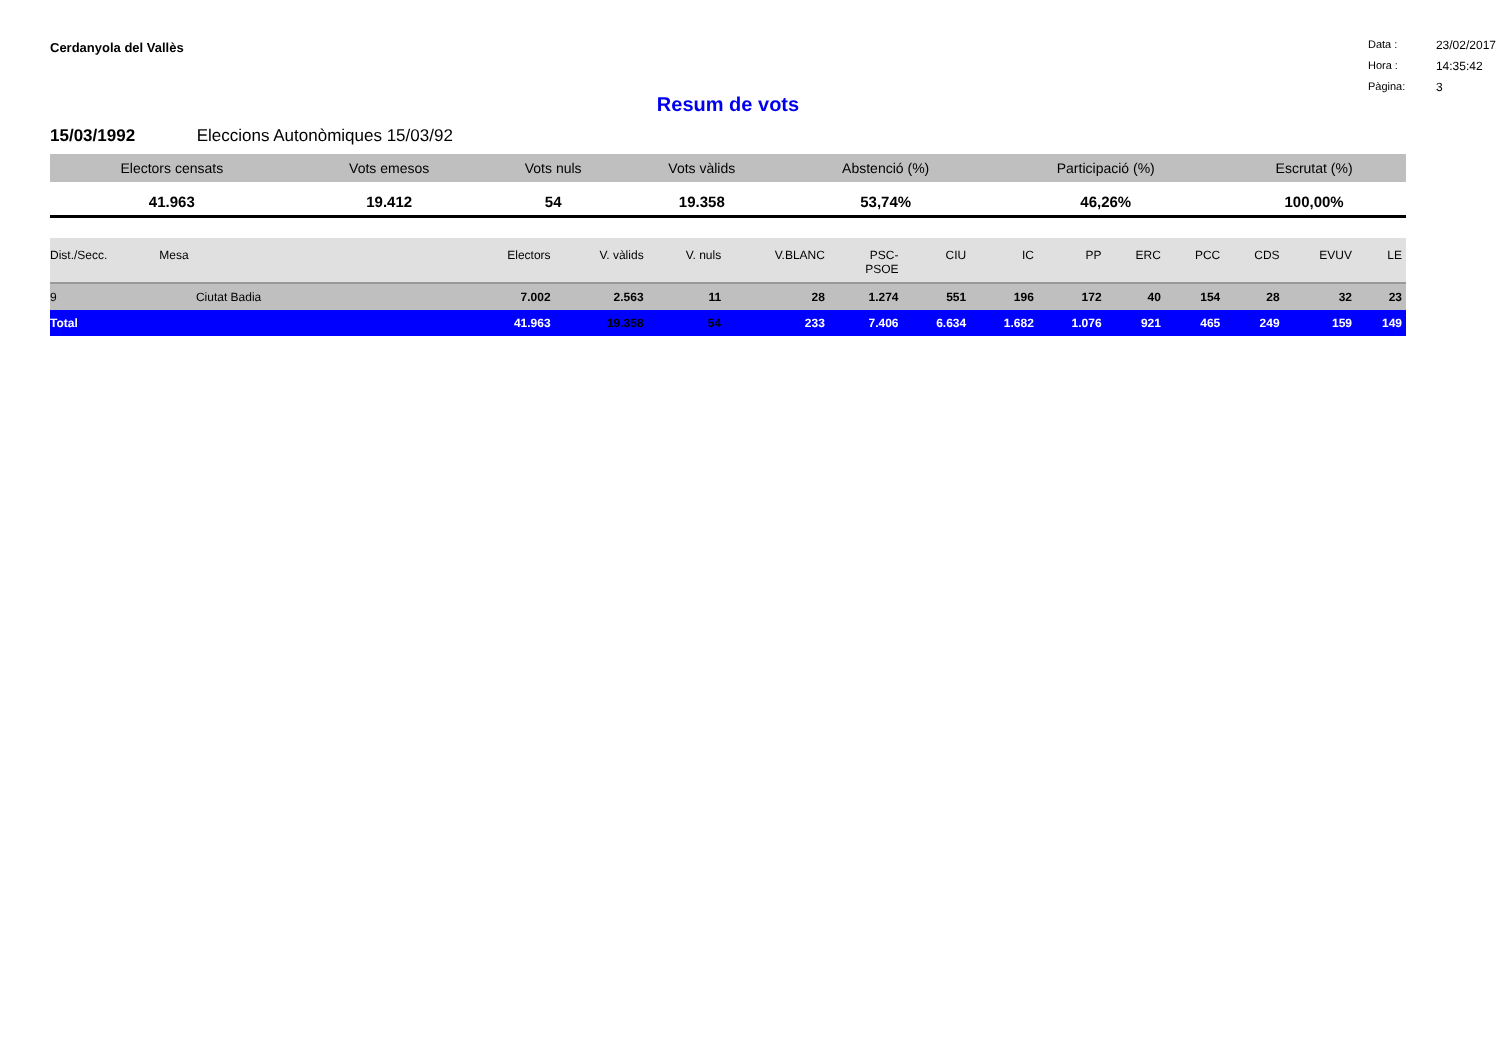Cerdanyola del Vallès
Data : 23/02/2017
Hora : 14:35:42
Pàgina: 3
Resum de vots
15/03/1992 Eleccions Autonòmiques 15/03/92
| Electors censats | Vots emesos | Vots nuls | Vots vàlids | Abstenció (%) | Participació (%) | Escrutat (%) |
| --- | --- | --- | --- | --- | --- | --- |
| 41.963 | 19.412 | 54 | 19.358 | 53,74% | 46,26% | 100,00% |
| Dist./Secc. | Mesa | Electors | V. vàlids | V. nuls | V.BLANC | PSC- PSOE | CIU | IC | PP | ERC | PCC | CDS | EVUV | LE |
| --- | --- | --- | --- | --- | --- | --- | --- | --- | --- | --- | --- | --- | --- | --- |
| 9 | Ciutat Badia | 7.002 | 2.563 | 11 | 28 | 1.274 | 551 | 196 | 172 | 40 | 154 | 28 | 32 | 23 |
| Total | | 41.963 | 19.358 | 54 | 233 | 7.406 | 6.634 | 1.682 | 1.076 | 921 | 465 | 249 | 159 | 149 |